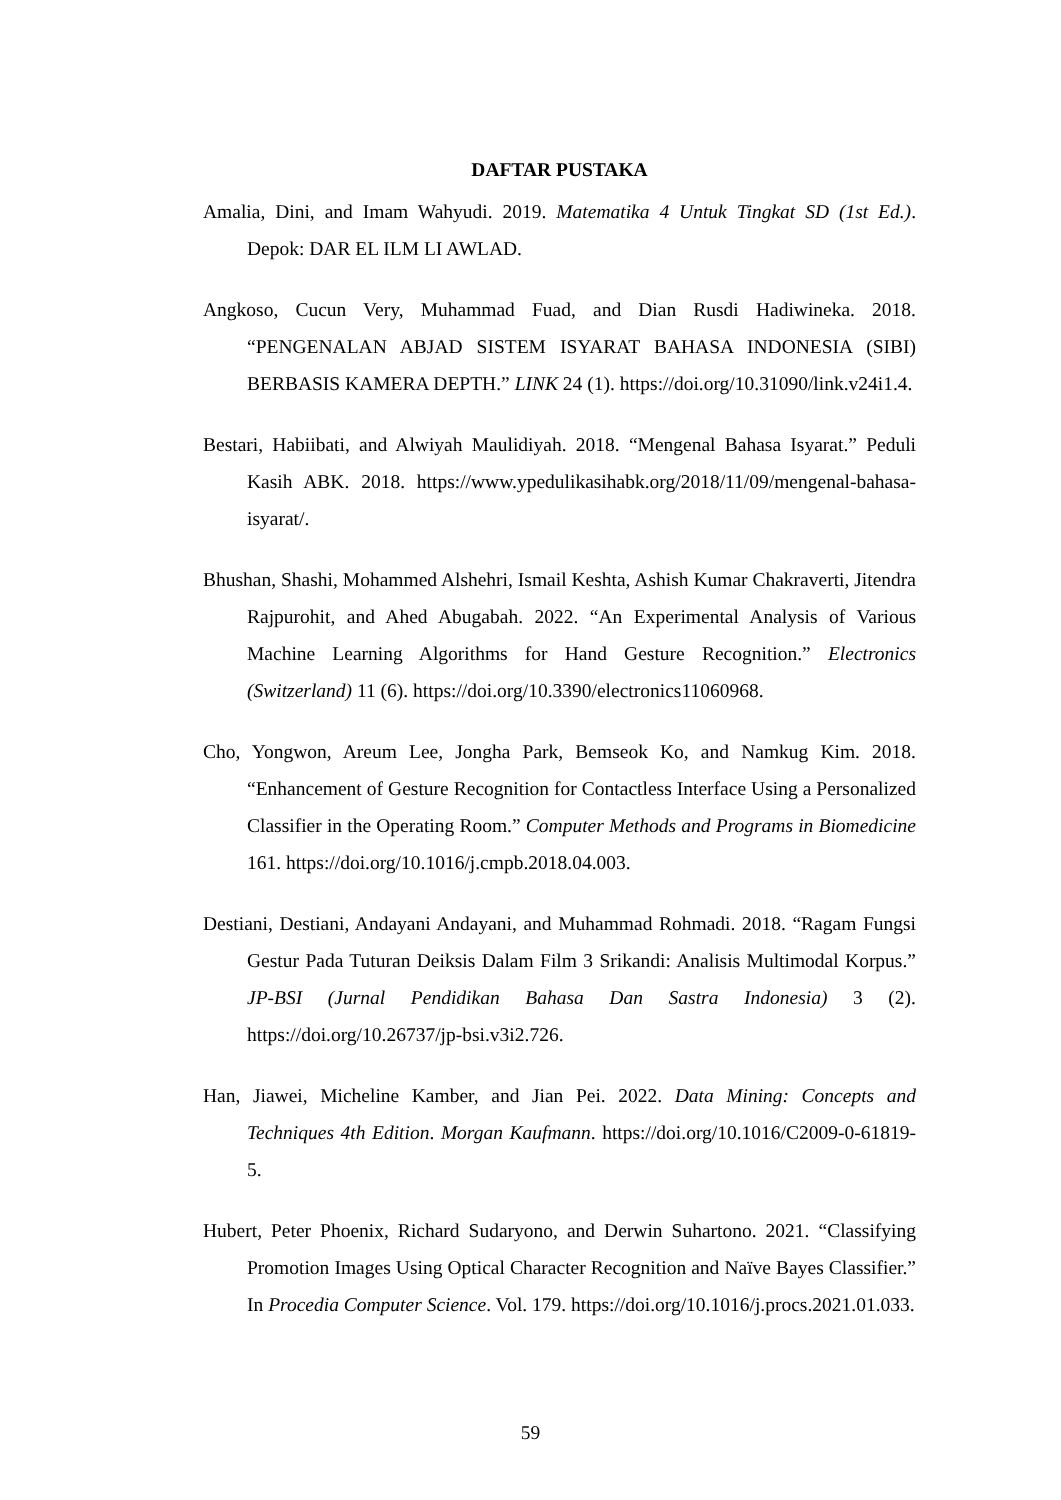DAFTAR PUSTAKA
Amalia, Dini, and Imam Wahyudi. 2019. Matematika 4 Untuk Tingkat SD (1st Ed.). Depok: DAR EL ILM LI AWLAD.
Angkoso, Cucun Very, Muhammad Fuad, and Dian Rusdi Hadiwineka. 2018. “PENGENALAN ABJAD SISTEM ISYARAT BAHASA INDONESIA (SIBI) BERBASIS KAMERA DEPTH.” LINK 24 (1). https://doi.org/10.31090/link.v24i1.4.
Bestari, Habiibati, and Alwiyah Maulidiyah. 2018. “Mengenal Bahasa Isyarat.” Peduli Kasih ABK. 2018. https://www.ypedulikasihabk.org/2018/11/09/mengenal-bahasa-isyarat/.
Bhushan, Shashi, Mohammed Alshehri, Ismail Keshta, Ashish Kumar Chakraverti, Jitendra Rajpurohit, and Ahed Abugabah. 2022. “An Experimental Analysis of Various Machine Learning Algorithms for Hand Gesture Recognition.” Electronics (Switzerland) 11 (6). https://doi.org/10.3390/electronics11060968.
Cho, Yongwon, Areum Lee, Jongha Park, Bemseok Ko, and Namkug Kim. 2018. “Enhancement of Gesture Recognition for Contactless Interface Using a Personalized Classifier in the Operating Room.” Computer Methods and Programs in Biomedicine 161. https://doi.org/10.1016/j.cmpb.2018.04.003.
Destiani, Destiani, Andayani Andayani, and Muhammad Rohmadi. 2018. “Ragam Fungsi Gestur Pada Tuturan Deiksis Dalam Film 3 Srikandi: Analisis Multimodal Korpus.” JP-BSI (Jurnal Pendidikan Bahasa Dan Sastra Indonesia) 3 (2). https://doi.org/10.26737/jp-bsi.v3i2.726.
Han, Jiawei, Micheline Kamber, and Jian Pei. 2022. Data Mining: Concepts and Techniques 4th Edition. Morgan Kaufmann. https://doi.org/10.1016/C2009-0-61819-5.
Hubert, Peter Phoenix, Richard Sudaryono, and Derwin Suhartono. 2021. “Classifying Promotion Images Using Optical Character Recognition and Naïve Bayes Classifier.” In Procedia Computer Science. Vol. 179. https://doi.org/10.1016/j.procs.2021.01.033.
59